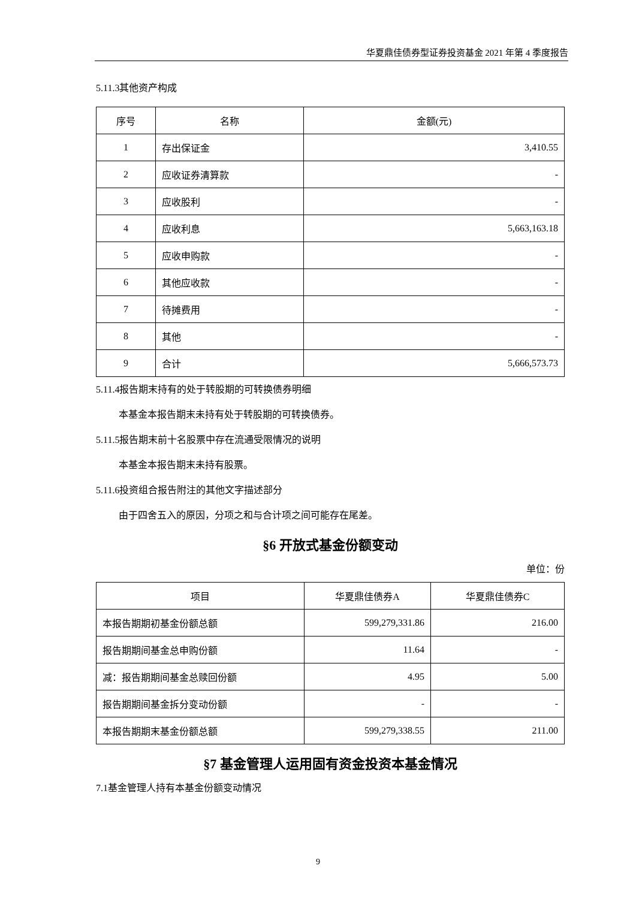华夏鼎佳债券型证券投资基金 2021 年第 4 季度报告
5.11.3其他资产构成
| 序号 | 名称 | 金额(元) |
| --- | --- | --- |
| 1 | 存出保证金 | 3,410.55 |
| 2 | 应收证券清算款 | - |
| 3 | 应收股利 | - |
| 4 | 应收利息 | 5,663,163.18 |
| 5 | 应收申购款 | - |
| 6 | 其他应收款 | - |
| 7 | 待摊费用 | - |
| 8 | 其他 | - |
| 9 | 合计 | 5,666,573.73 |
5.11.4报告期末持有的处于转股期的可转换债券明细
本基金本报告期末未持有处于转股期的可转换债券。
5.11.5报告期末前十名股票中存在流通受限情况的说明
本基金本报告期末未持有股票。
5.11.6投资组合报告附注的其他文字描述部分
由于四舍五入的原因，分项之和与合计项之间可能存在尾差。
§6 开放式基金份额变动
单位：份
| 项目 | 华夏鼎佳债券A | 华夏鼎佳债券C |
| --- | --- | --- |
| 本报告期期初基金份额总额 | 599,279,331.86 | 216.00 |
| 报告期期间基金总申购份额 | 11.64 | - |
| 减：报告期期间基金总赎回份额 | 4.95 | 5.00 |
| 报告期期间基金拆分变动份额 | - | - |
| 本报告期期末基金份额总额 | 599,279,338.55 | 211.00 |
§7 基金管理人运用固有资金投资本基金情况
7.1基金管理人持有本基金份额变动情况
9